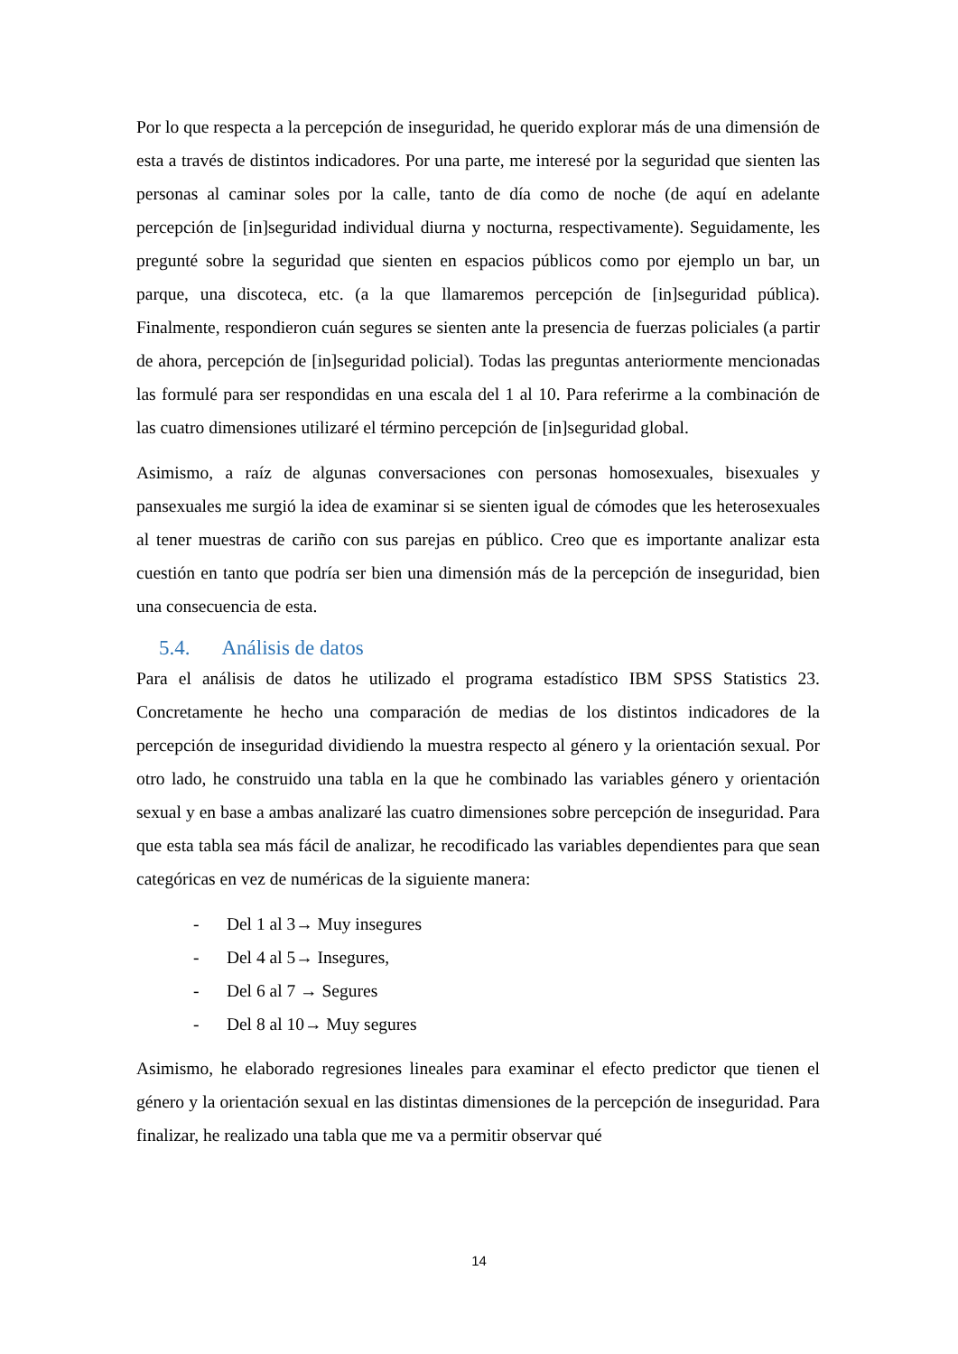Por lo que respecta a la percepción de inseguridad, he querido explorar más de una dimensión de esta a través de distintos indicadores. Por una parte, me interesé por la seguridad que sienten las personas al caminar soles por la calle, tanto de día como de noche (de aquí en adelante percepción de [in]seguridad individual diurna y nocturna, respectivamente). Seguidamente, les pregunté sobre la seguridad que sienten en espacios públicos como por ejemplo un bar, un parque, una discoteca, etc. (a la que llamaremos percepción de [in]seguridad pública). Finalmente, respondieron cuán segures se sienten ante la presencia de fuerzas policiales (a partir de ahora, percepción de [in]seguridad policial). Todas las preguntas anteriormente mencionadas las formulé para ser respondidas en una escala del 1 al 10. Para referirme a la combinación de las cuatro dimensiones utilizaré el término percepción de [in]seguridad global.
Asimismo, a raíz de algunas conversaciones con personas homosexuales, bisexuales y pansexuales me surgió la idea de examinar si se sienten igual de cómodes que les heterosexuales al tener muestras de cariño con sus parejas en público. Creo que es importante analizar esta cuestión en tanto que podría ser bien una dimensión más de la percepción de inseguridad, bien una consecuencia de esta.
5.4. Análisis de datos
Para el análisis de datos he utilizado el programa estadístico IBM SPSS Statistics 23. Concretamente he hecho una comparación de medias de los distintos indicadores de la percepción de inseguridad dividiendo la muestra respecto al género y la orientación sexual. Por otro lado, he construido una tabla en la que he combinado las variables género y orientación sexual y en base a ambas analizaré las cuatro dimensiones sobre percepción de inseguridad. Para que esta tabla sea más fácil de analizar, he recodificado las variables dependientes para que sean categóricas en vez de numéricas de la siguiente manera:
- Del 1 al 3→ Muy insegures
- Del 4 al 5→ Insegures,
- Del 6 al 7 → Segures
- Del 8 al 10→ Muy segures
Asimismo, he elaborado regresiones lineales para examinar el efecto predictor que tienen el género y la orientación sexual en las distintas dimensiones de la percepción de inseguridad. Para finalizar, he realizado una tabla que me va a permitir observar qué
14